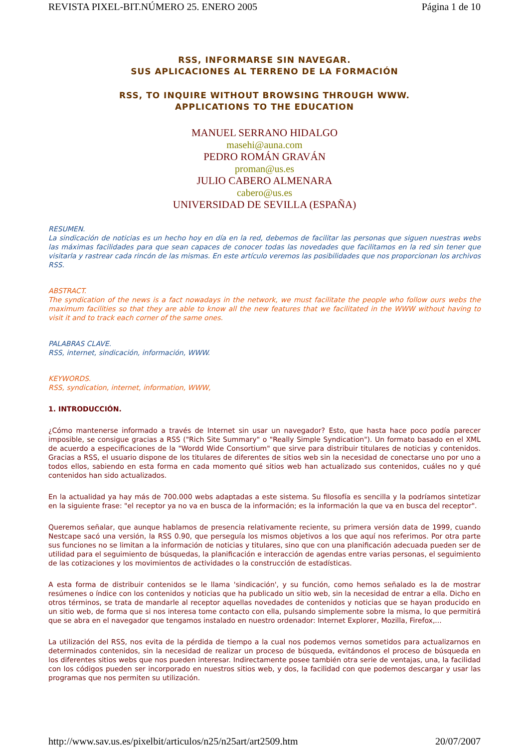REVISTA PIXEL-BIT.NÚMERO 25. ENERO 2005 Página 1 de 10
RSS, INFORMARSE SIN NAVEGAR.
SUS APLICACIONES AL TERRENO DE LA FORMACIÓN
RSS, TO INQUIRE WITHOUT BROWSING THROUGH WWW.
APPLICATIONS TO THE EDUCATION
MANUEL SERRANO HIDALGO
masehi@auna.com
PEDRO ROMÁN GRAVÁN
proman@us.es
JULIO CABERO ALMENARA
cabero@us.es
UNIVERSIDAD DE SEVILLA (ESPAÑA)
RESUMEN.
La sindicación de noticias es un hecho hoy en día en la red, debemos de facilitar las personas que siguen nuestras webs las máximas facilidades para que sean capaces de conocer todas las novedades que facilitamos en la red sin tener que visitarla y rastrear cada rincón de las mismas. En este artículo veremos las posibilidades que nos proporcionan los archivos RSS.
ABSTRACT.
The syndication of the news is a fact nowadays in the network, we must facilitate the people who follow ours webs the maximum facilities so that they are able to know all the new features that we facilitated in the WWW without having to visit it and to track each corner of the same ones.
PALABRAS CLAVE.
RSS, internet, sindicación, información, WWW.
KEYWORDS.
RSS, syndication, internet, information, WWW,
1. INTRODUCCIÓN.
¿Cómo mantenerse informado a través de Internet sin usar un navegador? Esto, que hasta hace poco podía parecer imposible, se consigue gracias a RSS ("Rich Site Summary" o "Really Simple Syndication"). Un formato basado en el XML de acuerdo a especificaciones de la "Wordd Wide Consortium" que sirve para distribuir titulares de noticias y contenidos. Gracias a RSS, el usuario dispone de los titulares de diferentes de sitios web sin la necesidad de conectarse uno por uno a todos ellos, sabiendo en esta forma en cada momento qué sitios web han actualizado sus contenidos, cuáles no y qué contenidos han sido actualizados.
En la actualidad ya hay más de 700.000 webs adaptadas a este sistema. Su filosofía es sencilla y la podríamos sintetizar en la siguiente frase: "el receptor ya no va en busca de la información; es la información la que va en busca del receptor".
Queremos señalar, que aunque hablamos de presencia relativamente reciente, su primera versión data de 1999, cuando Nestcape sacó una versión, la RSS 0.90, que perseguía los mismos objetivos a los que aquí nos referimos. Por otra parte sus funciones no se limitan a la información de noticias y titulares, sino que con una planificación adecuada pueden ser de utilidad para el seguimiento de búsquedas, la planificación e interacción de agendas entre varias personas, el seguimiento de las cotizaciones y los movimientos de actividades o la construcción de estadísticas.
A esta forma de distribuir contenidos se le llama 'sindicación', y su función, como hemos señalado es la de mostrar resúmenes o índice con los contenidos y noticias que ha publicado un sitio web, sin la necesidad de entrar a ella. Dicho en otros términos, se trata de mandarle al receptor aquellas novedades de contenidos y noticias que se hayan producido en un sitio web, de forma que si nos interesa tome contacto con ella, pulsando simplemente sobre la misma, lo que permitirá que se abra en el navegador que tengamos instalado en nuestro ordenador: Internet Explorer, Mozilla, Firefox,...
La utilización del RSS, nos evita de la pérdida de tiempo a la cual nos podemos vernos sometidos para actualizarnos en determinados contenidos, sin la necesidad de realizar un proceso de búsqueda, evitándonos el proceso de búsqueda en los diferentes sitios webs que nos pueden interesar. Indirectamente posee también otra serie de ventajas, una, la facilidad con los códigos pueden ser incorporado en nuestros sitios web, y dos, la facilidad con que podemos descargar y usar las programas que nos permiten su utilización.
http://www.sav.us.es/pixelbit/articulos/n25/n25art/art2509.htm 20/07/2007